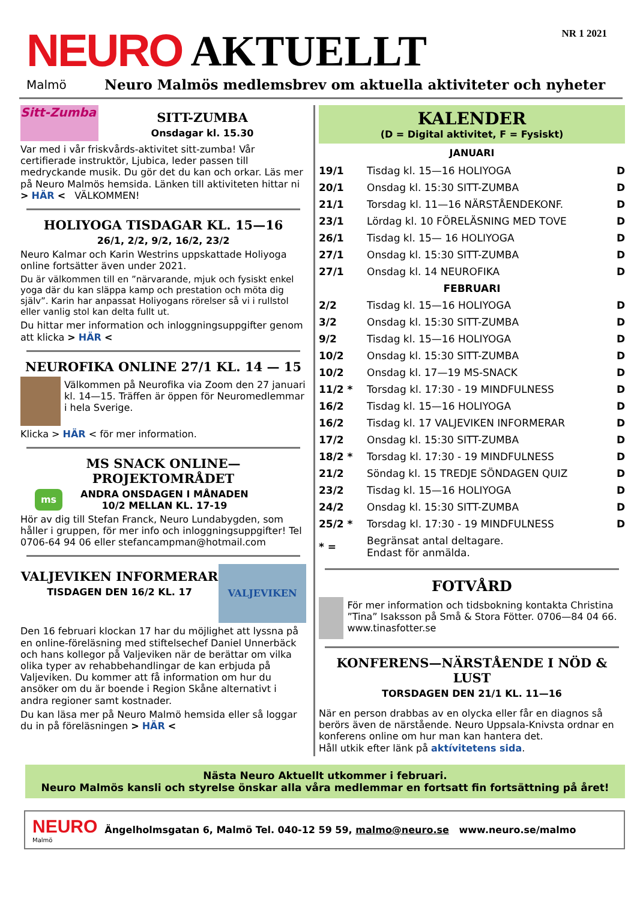NEURO AKTUELLT
NR 1 2021
Malmö Neuro Malmös medlemsbrev om aktuella aktiviteter och nyheter
Sitt-Zumba
SITT-ZUMBA
Onsdagar kl. 15.30
Var med i vår friskvårds-aktivitet sitt-zumba! Vår certifierade instruktör, Ljubica, leder passen till medryckande musik. Du gör det du kan och orkar. Läs mer på Neuro Malmös hemsida. Länken till aktiviteten hittar ni > HÄR < VÄLKOMMEN!
HOLIYOGA TISDAGAR KL. 15—16
26/1, 2/2, 9/2, 16/2, 23/2
Neuro Kalmar och Karin Westrins uppskattade Holiyoga online fortsätter även under 2021.
Du är välkommen till en ”närvarande, mjuk och fysiskt enkel yoga där du kan släppa kamp och prestation och möta dig själv”. Karin har anpassat Holiyogans rörelser så vi i rullstol eller vanlig stol kan delta fullt ut.
Du hittar mer information och inloggningsuppgifter genom att klicka > HÄR <
NEUROFIKA ONLINE 27/1 KL. 14 — 15
Välkommen på Neurofika via Zoom den 27 januari kl. 14—15. Träffen är öppen för Neuromedlemmar i hela Sverige.
Klicka > HÄR < för mer information.
MS SNACK ONLINE—PROJEKTOMRÅDET
ms
ANDRA ONSDAGEN I MÅNADEN
10/2 MELLAN KL. 17-19
Hör av dig till Stefan Franck, Neuro Lundabygden, som håller i gruppen, för mer info och inloggningsuppgifter! Tel 0706-64 94 06 eller stefancampman@hotmail.com
VALJEVIKEN INFORMERAR
TISDAGEN DEN 16/2 KL. 17
VALJEVIKEN
Den 16 februari klockan 17 har du möjlighet att lyssna på en online-föreläsning med stiftelsechef Daniel Unnerbäck och hans kollegor på Valjeviken när de berättar om vilka olika typer av rehabbehandlingar de kan erbjuda på Valjeviken. Du kommer att få information om hur du ansöker om du är boende i Region Skåne alternativt i andra regioner samt kostnader.
Du kan läsa mer på Neuro Malmö hemsida eller så loggar du in på föreläsningen > HÄR <
KALENDER
(D = Digital aktivitet, F = Fysiskt)
JANUARI
| 19/1 | Tisdag kl. 15—16 HOLIYOGA | D |
| 20/1 | Onsdag kl. 15:30 SITT-ZUMBA | D |
| 21/1 | Torsdag kl. 11—16 NÄRSTÅENDEKONF. | D |
| 23/1 | Lördag kl. 10 FÖRELÄSNING MED TOVE | D |
| 26/1 | Tisdag kl. 15— 16 HOLIYOGA | D |
| 27/1 | Onsdag kl. 15:30 SITT-ZUMBA | D |
| 27/1 | Onsdag kl. 14 NEUROFIKA | D |
| FEBRUARI | | |
| 2/2 | Tisdag kl. 15—16 HOLIYOGA | D |
| 3/2 | Onsdag kl. 15:30 SITT-ZUMBA | D |
| 9/2 | Tisdag kl. 15—16 HOLIYOGA | D |
| 10/2 | Onsdag kl. 15:30 SITT-ZUMBA | D |
| 10/2 | Onsdag kl. 17—19 MS-SNACK | D |
| 11/2 * | Torsdag kl. 17:30 - 19 MINDFULNESS | D |
| 16/2 | Tisdag kl. 15—16 HOLIYOGA | D |
| 16/2 | Tisdag kl. 17 VALJEVIKEN INFORMERAR | D |
| 17/2 | Onsdag kl. 15:30 SITT-ZUMBA | D |
| 18/2 * | Torsdag kl. 17:30 - 19 MINDFULNESS | D |
| 21/2 | Söndag kl. 15 TREDJE SÖNDAGEN QUIZ | D |
| 23/2 | Tisdag kl. 15—16 HOLIYOGA | D |
| 24/2 | Onsdag kl. 15:30 SITT-ZUMBA | D |
| 25/2 * | Torsdag kl. 17:30 - 19 MINDFULNESS | D |
| * = | Begränsat antal deltagare. Endast för anmälda. | |
FOTVÅRD
För mer information och tidsbokning kontakta Christina ”Tina” Isaksson på Små & Stora Fötter. 0706—84 04 66. www.tinasfotter.se
KONFERENS—NÄRSTÅENDE I NÖD & LUST
TORSDAGEN DEN 21/1 KL. 11—16
När en person drabbas av en olycka eller får en diagnos så berörs även de närstående. Neuro Uppsala-Knivsta ordnar en konferens online om hur man kan hantera det.
Håll utkik efter länk på aktívitetens sida.
Nästa Neuro Aktuellt utkommer i februari.
Neuro Malmös kansli och styrelse önskar alla våra medlemmar en fortsatt fin fortsättning på året!
NEURO
Malmö
Ängelholmsgatan 6, Malmö Tel. 040-12 59 59, malmo@neuro.se www.neuro.se/malmo